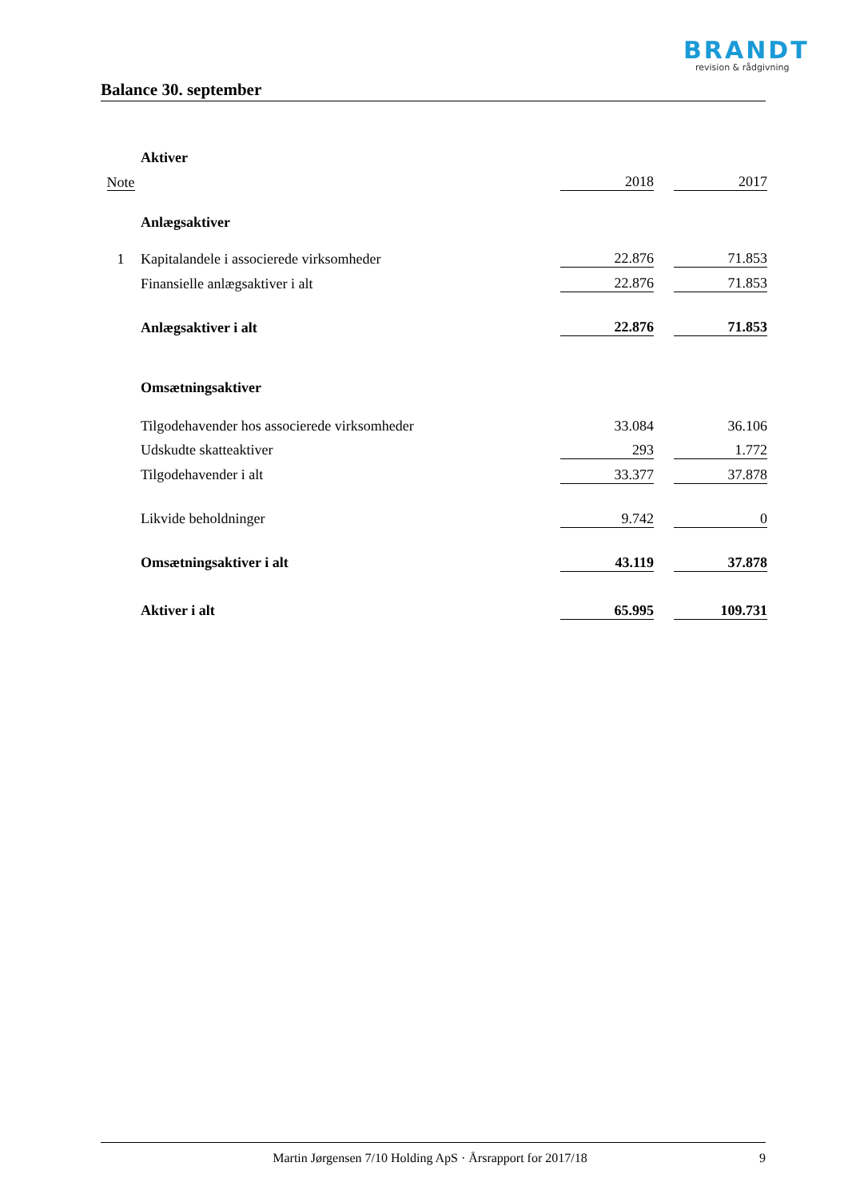BRANDT
revision & rådgivning
Balance 30. september
| | Aktiver | | | |
| Note | | 2018 | | 2017 |
| | Anlægsaktiver | | | |
| 1 | Kapitalandele i associerede virksomheder | 22.876 | | 71.853 |
| | Finansielle anlægsaktiver i alt | 22.876 | | 71.853 |
| | Anlægsaktiver i alt | 22.876 | | 71.853 |
| | Omsætningsaktiver | | | |
| | Tilgodehavender hos associerede virksomheder | 33.084 | | 36.106 |
| | Udskudte skatteaktiver | 293 | | 1.772 |
| | Tilgodehavender i alt | 33.377 | | 37.878 |
| | Likvide beholdninger | 9.742 | | 0 |
| | Omsætningsaktiver i alt | 43.119 | | 37.878 |
| | Aktiver i alt | 65.995 | | 109.731 |
Martin Jørgensen 7/10 Holding ApS · Årsrapport for 2017/18 9